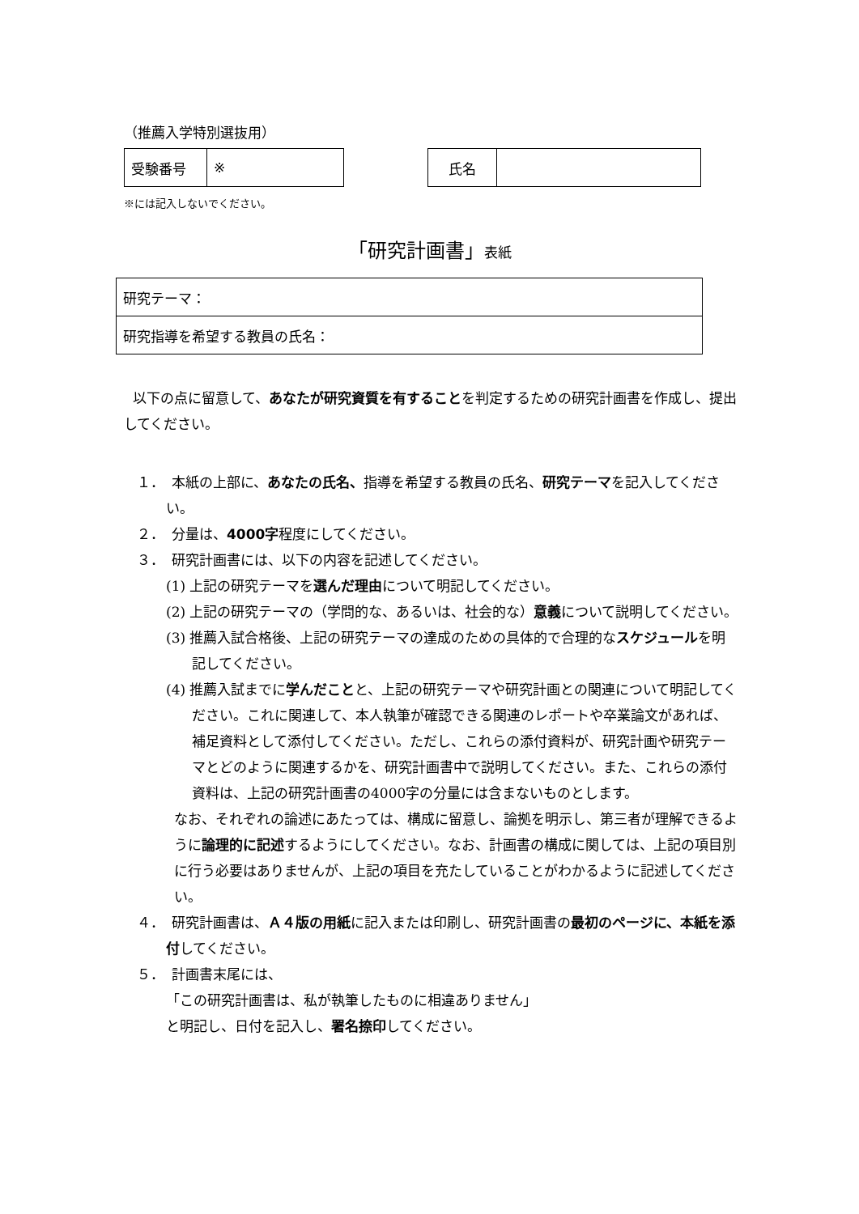（推薦入学特別選抜用）
| 受験番号 | ※ |
| 氏名 | |
※には記入しないでください。
「研究計画書」表紙
| 研究テーマ： |
| 研究指導を希望する教員の氏名： |
以下の点に留意して、あなたが研究資質を有することを判定するための研究計画書を作成し、提出してください。
１．　本紙の上部に、あなたの氏名、指導を希望する教員の氏名、研究テーマを記入してください。
２．　分量は、4000字程度にしてください。
３．　研究計画書には、以下の内容を記述してください。
(1) 上記の研究テーマを選んだ理由について明記してください。
(2) 上記の研究テーマの（学問的な、あるいは、社会的な）意義について説明してください。
(3) 推薦入試合格後、上記の研究テーマの達成のための具体的で合理的なスケジュールを明記してください。
(4) 推薦入試までに学んだことと、上記の研究テーマや研究計画との関連について明記してください。これに関連して、本人執筆が確認できる関連のレポートや卒業論文があれば、補足資料として添付してください。ただし、これらの添付資料が、研究計画や研究テーマとどのように関連するかを、研究計画書中で説明してください。また、これらの添付資料は、上記の研究計画書の4000字の分量には含まないものとします。
なお、それぞれの論述にあたっては、構成に留意し、論拠を明示し、第三者が理解できるように論理的に記述するようにしてください。なお、計画書の構成に関しては、上記の項目別に行う必要はありませんが、上記の項目を充たしていることがわかるように記述してください。
４．　研究計画書は、Ａ４版の用紙に記入または印刷し、研究計画書の最初のページに、本紙を添付してください。
５．　計画書末尾には、
「この研究計画書は、私が執筆したものに相違ありません」
と明記し、日付を記入し、署名捺印してください。